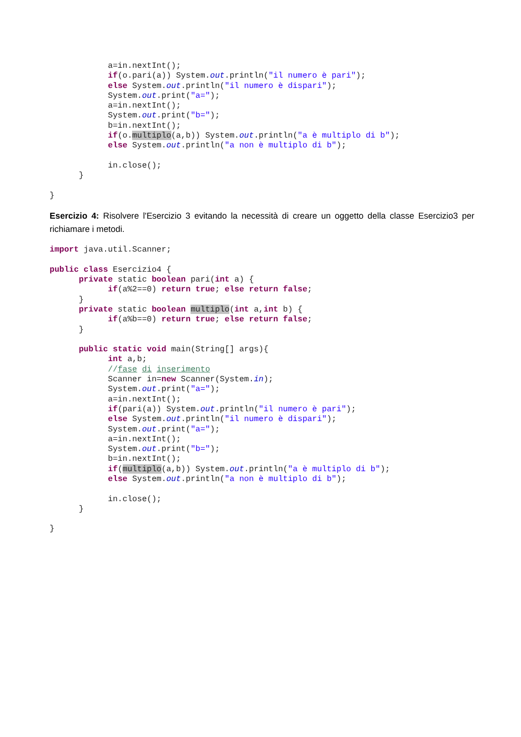a=in.nextInt();
            if(o.pari(a)) System.out.println("il numero è pari");
            else System.out.println("il numero è dispari");
            System.out.print("a=");
            a=in.nextInt();
            System.out.print("b=");
            b=in.nextInt();
            if(o.multiplo(a,b)) System.out.println("a è multiplo di b");
            else System.out.println("a non è multiplo di b");

            in.close();
      }

}
Esercizio 4: Risolvere l'Esercizio 3 evitando la necessità di creare un oggetto della classe Esercizio3 per richiamare i metodi.
import java.util.Scanner;

public class Esercizio4 {
      private static boolean pari(int a) {
            if(a%2==0) return true; else return false;
      }
      private static boolean multiplo(int a,int b) {
            if(a%b==0) return true; else return false;
      }

      public static void main(String[] args){
            int a,b;
            //fase di inserimento
            Scanner in=new Scanner(System.in);
            System.out.print("a=");
            a=in.nextInt();
            if(pari(a)) System.out.println("il numero è pari");
            else System.out.println("il numero è dispari");
            System.out.print("a=");
            a=in.nextInt();
            System.out.print("b=");
            b=in.nextInt();
            if(multiplo(a,b)) System.out.println("a è multiplo di b");
            else System.out.println("a non è multiplo di b");

            in.close();
      }

}